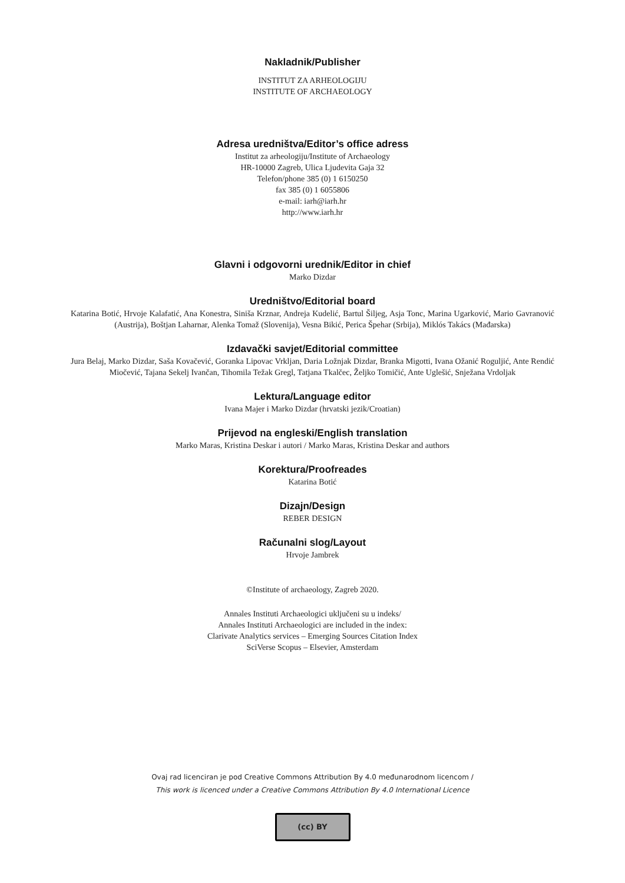Nakladnik/Publisher
INSTITUT ZA ARHEOLOGIJU
INSTITUTE OF ARCHAEOLOGY
Adresa uredništva/Editor’s office adress
Institut za arheologiju/Institute of Archaeology
HR-10000 Zagreb, Ulica Ljudevita Gaja 32
Telefon/phone 385 (0) 1 6150250
fax 385 (0) 1 6055806
e-mail: iarh@iarh.hr
http://www.iarh.hr
Glavni i odgovorni urednik/Editor in chief
Marko Dizdar
Uredništvo/Editorial board
Katarina Botić, Hrvoje Kalafatić, Ana Konestra, Siniša Krznar, Andreja Kudelić, Bartul Šiljeg, Asja Tonc, Marina Ugarković, Mario Gavranović (Austrija), Boštjan Laharnar, Alenka Tomaž (Slovenija), Vesna Bikić, Perica Špehar (Srbija), Miklós Takács (Mađarska)
Izdavački savjet/Editorial committee
Jura Belaj, Marko Dizdar, Saša Kovačević, Goranka Lipovac Vrkljan, Daria Ložnjak Dizdar, Branka Migotti, Ivana Ožanić Roguljić, Ante Rendić Miočević, Tajana Sekelj Ivančan, Tihomila Težak Gregl, Tatjana Tkalčec, Željko Tomičić, Ante Uglešić, Snježana Vrdoljak
Lektura/Language editor
Ivana Majer i Marko Dizdar (hrvatski jezik/Croatian)
Prijevod na engleski/English translation
Marko Maras, Kristina Deskar i autori / Marko Maras, Kristina Deskar and authors
Korektura/Proofreades
Katarina Botić
Dizajn/Design
REBER DESIGN
Računalni slog/Layout
Hrvoje Jambrek
©Institute of archaeology, Zagreb 2020.
Annales Instituti Archaeologici uključeni su u indeks/
Annales Instituti Archaeologici are included in the index:
Clarivate Analytics services – Emerging Sources Citation Index
SciVerse Scopus – Elsevier, Amsterdam
Ovaj rad licenciran je pod Creative Commons Attribution By 4.0 međunarodnom licencom /
This work is licenced under a Creative Commons Attribution By 4.0 International Licence
(cc) BY